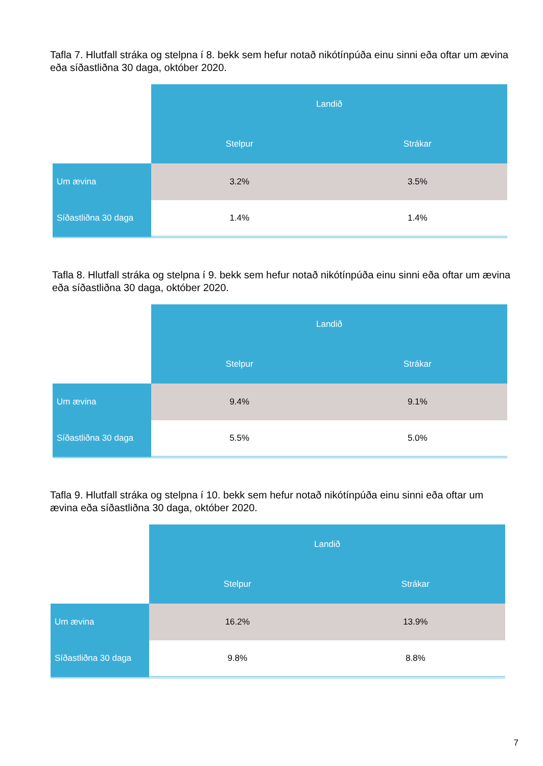Tafla 7. Hlutfall stráka og stelpna í 8. bekk sem hefur notað nikótínpúða einu sinni eða oftar um ævina eða síðastliðna 30 daga, október 2020.
| | Landið | |
| --- | --- | --- |
| | Stelpur | Strákar |
| Um ævina | 3.2% | 3.5% |
| Síðastliðna 30 daga | 1.4% | 1.4% |
Tafla 8. Hlutfall stráka og stelpna í 9. bekk sem hefur notað nikótínpúða einu sinni eða oftar um ævina eða síðastliðna 30 daga, október 2020.
| | Landið | |
| --- | --- | --- |
| | Stelpur | Strákar |
| Um ævina | 9.4% | 9.1% |
| Síðastliðna 30 daga | 5.5% | 5.0% |
Tafla 9. Hlutfall stráka og stelpna í 10. bekk sem hefur notað nikótínpúða einu sinni eða oftar um ævina eða síðastliðna 30 daga, október 2020.
| | Landið | |
| --- | --- | --- |
| | Stelpur | Strákar |
| Um ævina | 16.2% | 13.9% |
| Síðastliðna 30 daga | 9.8% | 8.8% |
7